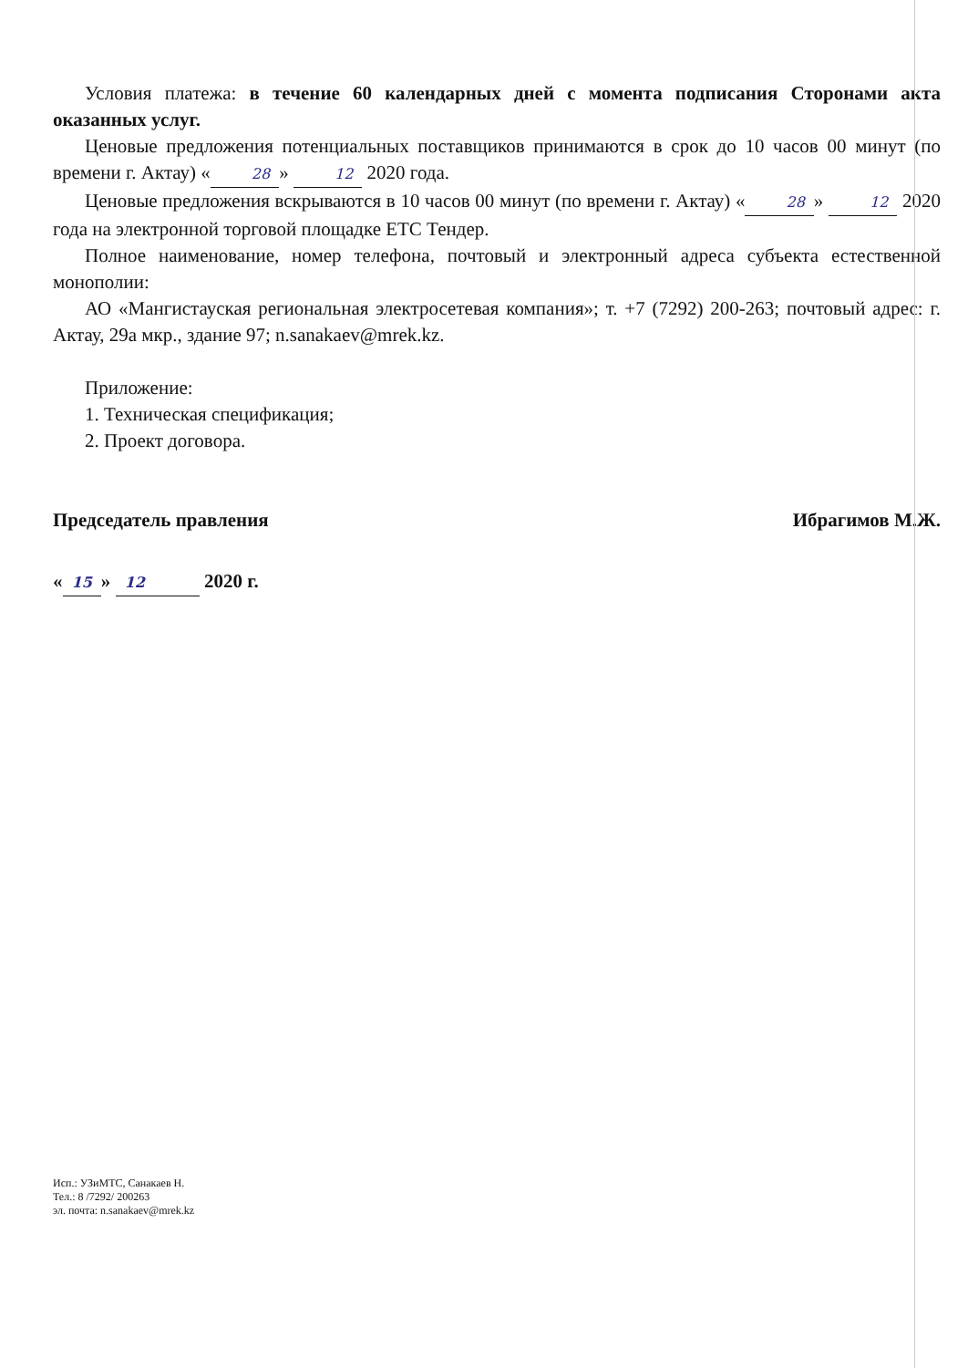Условия платежа: в течение 60 календарных дней с момента подписания Сторонами акта оказанных услуг.
Ценовые предложения потенциальных поставщиков принимаются в срок до 10 часов 00 минут (по времени г. Актау) « 28 » 12 2020 года.
Ценовые предложения вскрываются в 10 часов 00 минут (по времени г. Актау) « 28 » 12 2020 года на электронной торговой площадке ЕТС Тендер.
Полное наименование, номер телефона, почтовый и электронный адреса субъекта естественной монополии:
АО «Мангистауская региональная электросетевая компания»; т. +7 (7292) 200-263; почтовый адрес: г. Актау, 29а мкр., здание 97; n.sanakaev@mrek.kz.
Приложение:
1. Техническая спецификация;
2. Проект договора.
Председатель правления Ибрагимов М.Ж.
« 15 » 12 2020 г.
Исп.: УЗиМТС, Санакаев Н.
Тел.: 8 /7292/ 200263
эл. почта: n.sanakaev@mrek.kz